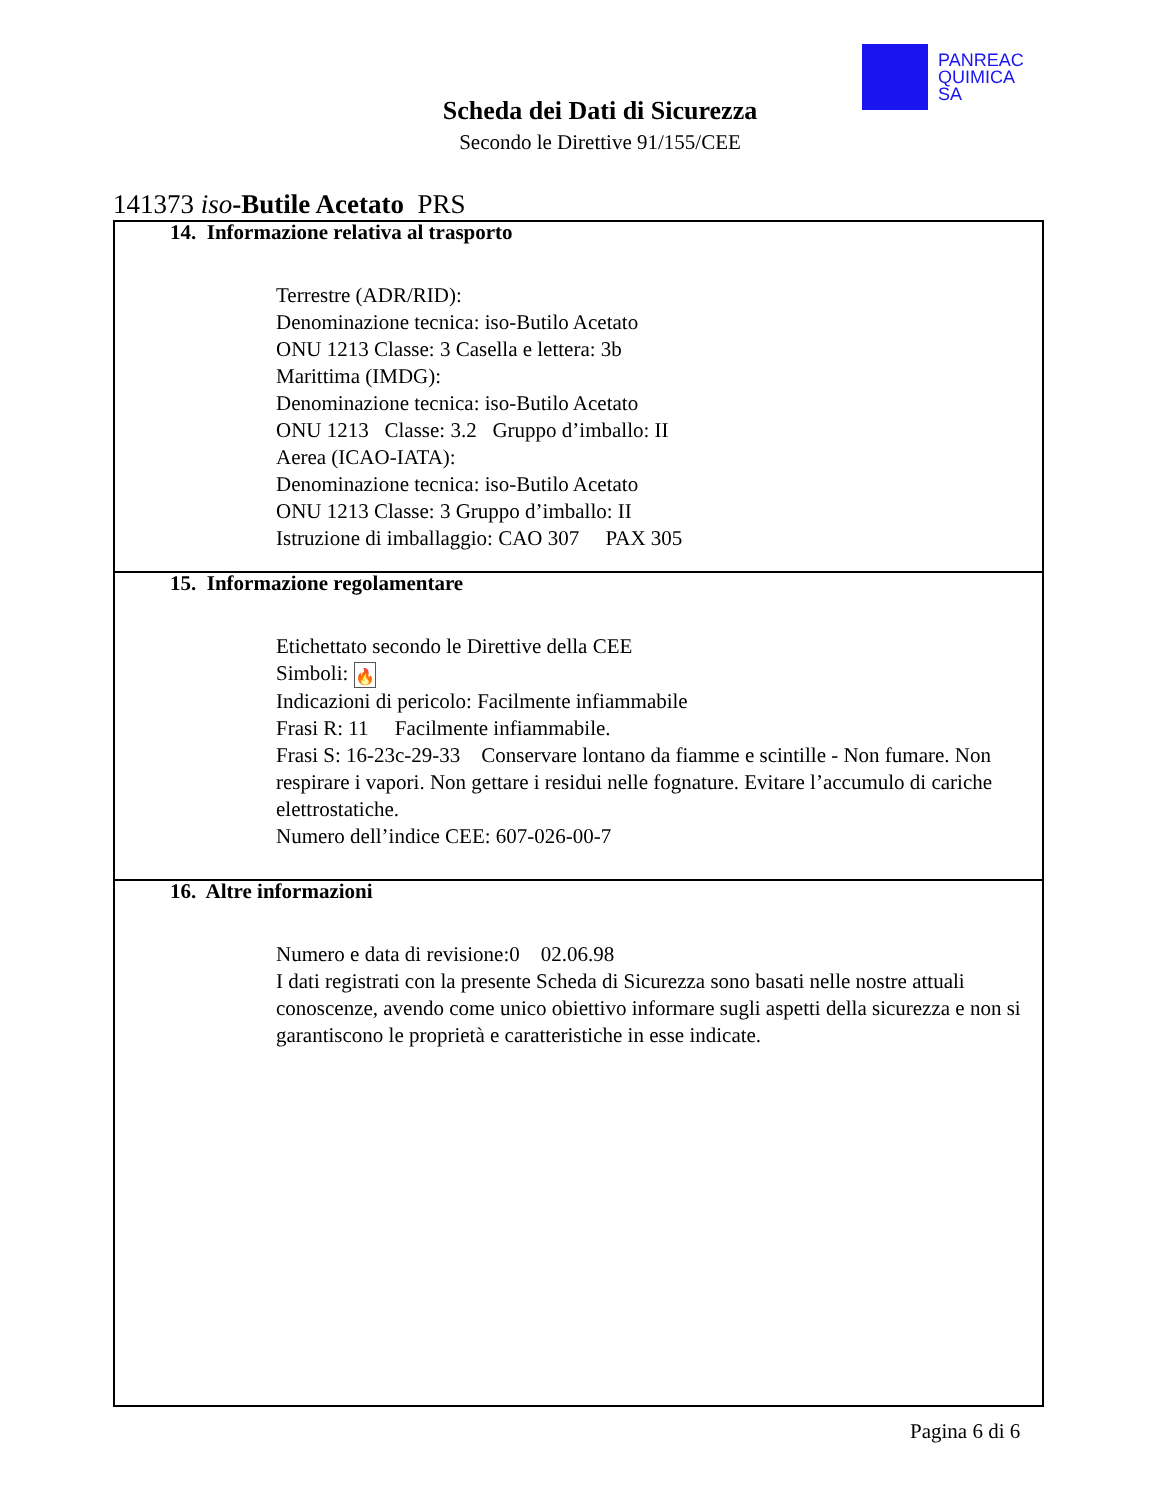PANREAC
QUIMICA
SA
Scheda dei Dati di Sicurezza
Secondo le Direttive 91/155/CEE
141373 iso-Butile Acetato PRS
14. Informazione relativa al trasporto
Terrestre (ADR/RID):
Denominazione tecnica: iso-Butilo Acetato
ONU 1213 Classe: 3 Casella e lettera: 3b
Marittima (IMDG):
Denominazione tecnica: iso-Butilo Acetato
ONU 1213 Classe: 3.2 Gruppo d’imballo: II
Aerea (ICAO-IATA):
Denominazione tecnica: iso-Butilo Acetato
ONU 1213 Classe: 3 Gruppo d’imballo: II
Istruzione di imballaggio: CAO 307 PAX 305
15. Informazione regolamentare
Etichettato secondo le Direttive della CEE
Simboli: 🔥
Indicazioni di pericolo: Facilmente infiammabile
Frasi R: 11 Facilmente infiammabile.
Frasi S: 16-23c-29-33 Conservare lontano da fiamme e scintille - Non fumare. Non respirare i vapori. Non gettare i residui nelle fognature. Evitare l’accumulo di cariche elettrostatiche.
Numero dell’indice CEE: 607-026-00-7
16. Altre informazioni
Numero e data di revisione:0 02.06.98
I dati registrati con la presente Scheda di Sicurezza sono basati nelle nostre attuali conoscenze, avendo come unico obiettivo informare sugli aspetti della sicurezza e non si garantiscono le proprietà e caratteristiche in esse indicate.
Pagina 6 di 6